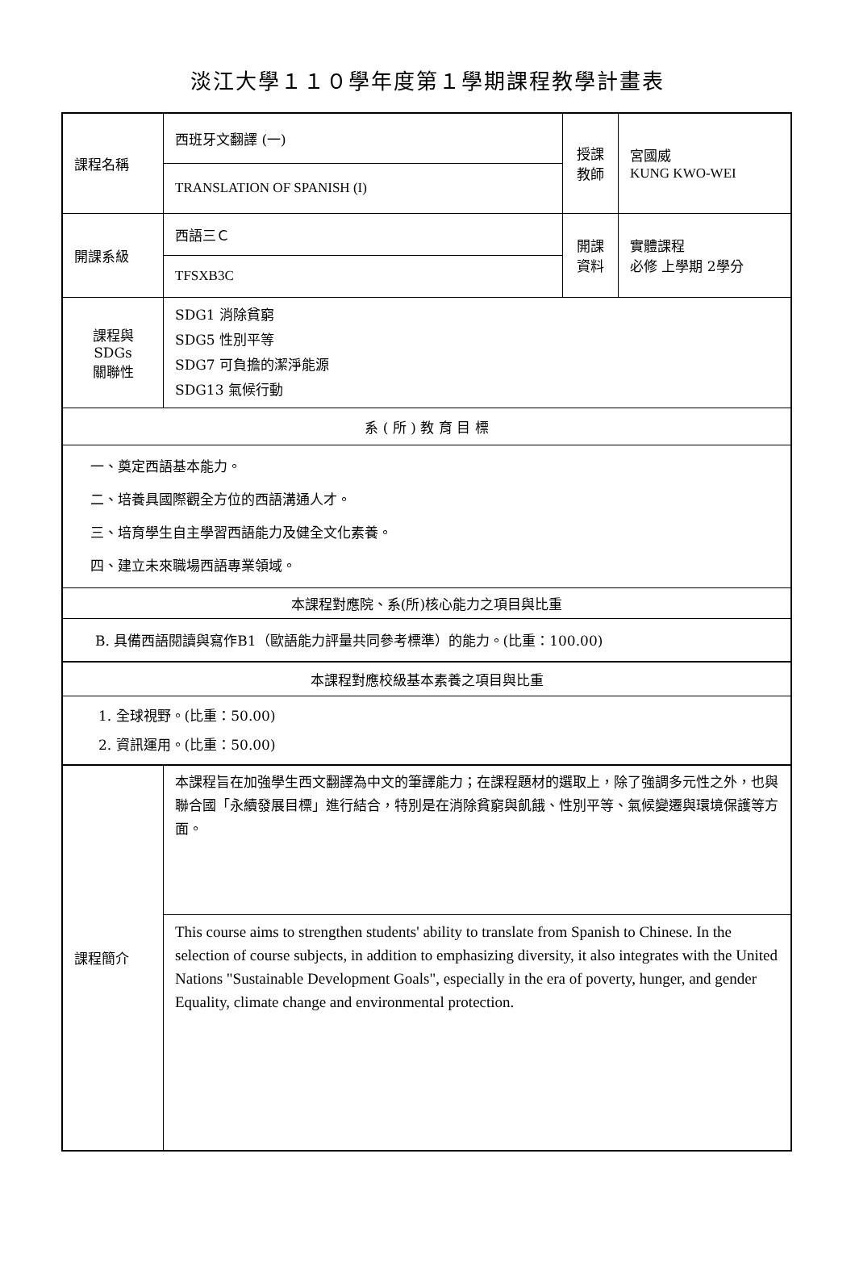淡江大學１１０學年度第１學期課程教學計畫表
| 課程名稱 | 西班牙文翻譯 (一) | 授課 教師 | 宮國威 KUNG KWO-WEI |
| | TRANSLATION OF SPANISH (I) | | |
| 開課系級 | 西語三Ｃ | 開課 資料 | 實體課程 必修 上學期 2學分 |
| | TFSXB3C | | |
| 課程與SDGs 關聯性 | SDG1 消除貧窮 SDG5 性別平等 SDG7 可負擔的潔淨能源 SDG13 氣候行動 | | |
| 系 ( 所 ) 教 育 目 標 | | | |
| 一、奠定西語基本能力。 二、培養具國際觀全方位的西語溝通人才。 三、培育學生自主學習西語能力及健全文化素養。 四、建立未來職場西語專業領域。 | | | |
| 本課程對應院、系(所)核心能力之項目與比重 | | | |
| B. 具備西語閱讀與寫作B1（歐語能力評量共同參考標準）的能力。(比重：100.00) | | | |
| 本課程對應校級基本素養之項目與比重 | | | |
| 1. 全球視野。(比重：50.00) 2. 資訊運用。(比重：50.00) | | | |
| 課程簡介 | 本課程旨在加強學生西文翻譯為中文的筆譯能力；在課程題材的選取上，除了強調多元性之外，也與聯合國「永續發展目標」進行結合，特別是在消除貧窮與飢餓、性別平等、氣候變遷與環境保護等方面。 | | |
| | This course aims to strengthen students' ability to translate from Spanish to Chinese. In the selection of course subjects, in addition to emphasizing diversity, it also integrates with the United Nations "Sustainable Development Goals", especially in the era of poverty, hunger, and gender Equality, climate change and environmental protection. | | |